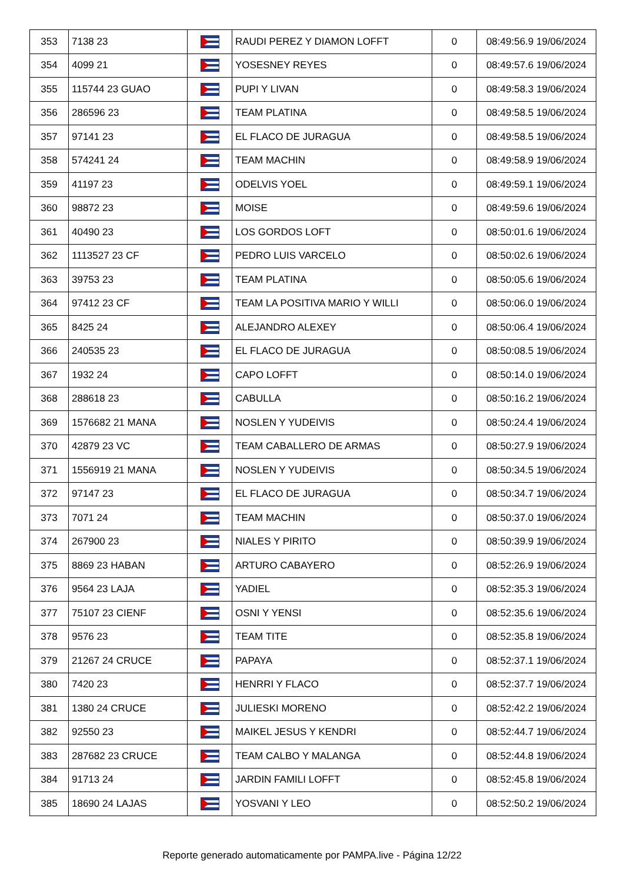| 353 | 7138 23 | | RAUDI PEREZ Y DIAMON LOFFT | 0 | 08:49:56.9 19/06/2024 |
| 354 | 4099 21 | | YOSESNEY REYES | 0 | 08:49:57.6 19/06/2024 |
| 355 | 115744 23 GUAO | | PUPI Y LIVAN | 0 | 08:49:58.3 19/06/2024 |
| 356 | 286596 23 | | TEAM PLATINA | 0 | 08:49:58.5 19/06/2024 |
| 357 | 97141 23 | | EL FLACO DE JURAGUA | 0 | 08:49:58.5 19/06/2024 |
| 358 | 574241 24 | | TEAM MACHIN | 0 | 08:49:58.9 19/06/2024 |
| 359 | 41197 23 | | ODELVIS YOEL | 0 | 08:49:59.1 19/06/2024 |
| 360 | 98872 23 | | MOISE | 0 | 08:49:59.6 19/06/2024 |
| 361 | 40490 23 | | LOS GORDOS LOFT | 0 | 08:50:01.6 19/06/2024 |
| 362 | 1113527 23 CF | | PEDRO LUIS VARCELO | 0 | 08:50:02.6 19/06/2024 |
| 363 | 39753 23 | | TEAM PLATINA | 0 | 08:50:05.6 19/06/2024 |
| 364 | 97412 23 CF | | TEAM LA POSITIVA MARIO Y WILLI | 0 | 08:50:06.0 19/06/2024 |
| 365 | 8425 24 | | ALEJANDRO ALEXEY | 0 | 08:50:06.4 19/06/2024 |
| 366 | 240535 23 | | EL FLACO DE JURAGUA | 0 | 08:50:08.5 19/06/2024 |
| 367 | 1932 24 | | CAPO LOFFT | 0 | 08:50:14.0 19/06/2024 |
| 368 | 288618 23 | | CABULLA | 0 | 08:50:16.2 19/06/2024 |
| 369 | 1576682 21 MANA | | NOSLEN Y YUDEIVIS | 0 | 08:50:24.4 19/06/2024 |
| 370 | 42879 23 VC | | TEAM CABALLERO DE ARMAS | 0 | 08:50:27.9 19/06/2024 |
| 371 | 1556919 21 MANA | | NOSLEN Y YUDEIVIS | 0 | 08:50:34.5 19/06/2024 |
| 372 | 97147 23 | | EL FLACO DE JURAGUA | 0 | 08:50:34.7 19/06/2024 |
| 373 | 7071 24 | | TEAM MACHIN | 0 | 08:50:37.0 19/06/2024 |
| 374 | 267900 23 | | NIALES Y PIRITO | 0 | 08:50:39.9 19/06/2024 |
| 375 | 8869 23 HABAN | | ARTURO CABAYERO | 0 | 08:52:26.9 19/06/2024 |
| 376 | 9564 23 LAJA | | YADIEL | 0 | 08:52:35.3 19/06/2024 |
| 377 | 75107 23 CIENF | | OSNI Y YENSI | 0 | 08:52:35.6 19/06/2024 |
| 378 | 9576 23 | | TEAM TITE | 0 | 08:52:35.8 19/06/2024 |
| 379 | 21267 24 CRUCE | | PAPAYA | 0 | 08:52:37.1 19/06/2024 |
| 380 | 7420 23 | | HENRRI Y FLACO | 0 | 08:52:37.7 19/06/2024 |
| 381 | 1380 24 CRUCE | | JULIESKI MORENO | 0 | 08:52:42.2 19/06/2024 |
| 382 | 92550 23 | | MAIKEL JESUS Y KENDRI | 0 | 08:52:44.7 19/06/2024 |
| 383 | 287682 23 CRUCE | | TEAM CALBO Y MALANGA | 0 | 08:52:44.8 19/06/2024 |
| 384 | 91713 24 | | JARDIN FAMILI LOFFT | 0 | 08:52:45.8 19/06/2024 |
| 385 | 18690 24 LAJAS | | YOSVANI Y LEO | 0 | 08:52:50.2 19/06/2024 |
Reporte generado automaticamente por PAMPA.live - Página 12/22